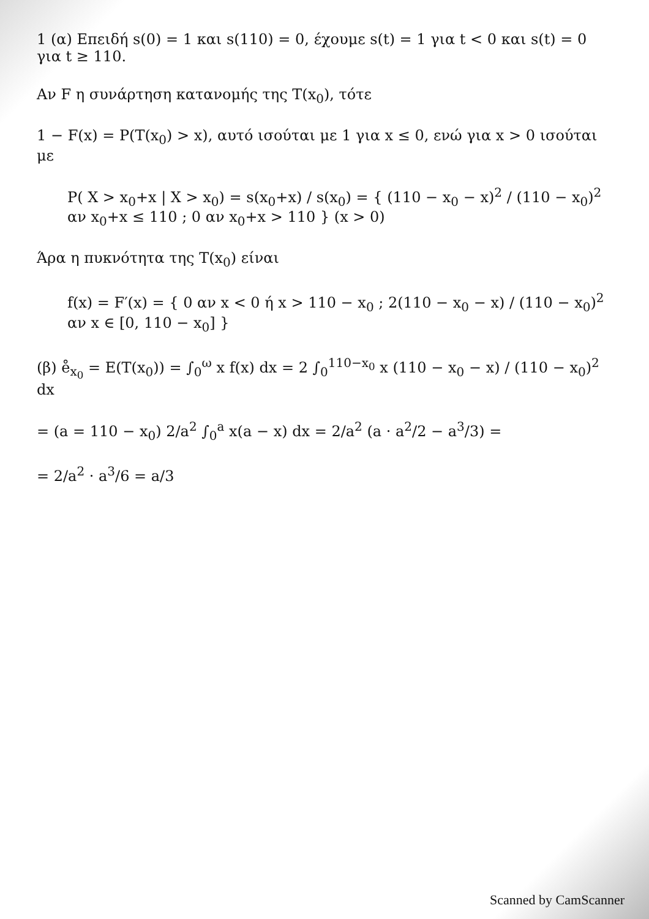1 (α) Επειδή s(0) = 1 και s(110) = 0, έχουμε s(t) = 1 για t < 0 και s(t) = 0 για t ≥ 110.
Αν F η συνάρτηση κατανομής της T(x<sub>0</sub>), τότε
1 − F(x) = P(T(x<sub>0</sub>) > x), αυτό ισούται με 1 για x ≤ 0, ενώ για x > 0 ισούται με
P( X > x<sub>0</sub>+x | X > x<sub>0</sub>) = s(x<sub>0</sub>+x) / s(x<sub>0</sub>) = { (110 − x<sub>0</sub> − x)<sup>2</sup> / (110 − x<sub>0</sub>)<sup>2</sup> αν x<sub>0</sub>+x ≤ 110 ; 0 αν x<sub>0</sub>+x > 110 } (x > 0)
Άρα η πυκνότητα της T(x<sub>0</sub>) είναι
f(x) = F′(x) = { 0 αν x < 0 ή x > 110 − x<sub>0</sub> ; 2(110 − x<sub>0</sub> − x) / (110 − x<sub>0</sub>)<sup>2</sup> αν x ∈ [0, 110 − x<sub>0</sub>] }
(β) e̊<sub>x<sub>0</sub></sub> = E(T(x<sub>0</sub>)) = ∫<sub>0</sub><sup>ω</sup> x f(x) dx = 2 ∫<sub>0</sub><sup>110−x<sub>0</sub></sup> x (110 − x<sub>0</sub> − x) / (110 − x<sub>0</sub>)<sup>2</sup> dx
= (a = 110 − x<sub>0</sub>) 2/a<sup>2</sup> ∫<sub>0</sub><sup>a</sup> x(a − x) dx = 2/a<sup>2</sup> (a · a<sup>2</sup>/2 − a<sup>3</sup>/3) =
= 2/a<sup>2</sup> · a<sup>3</sup>/6 = a/3
Scanned by CamScanner